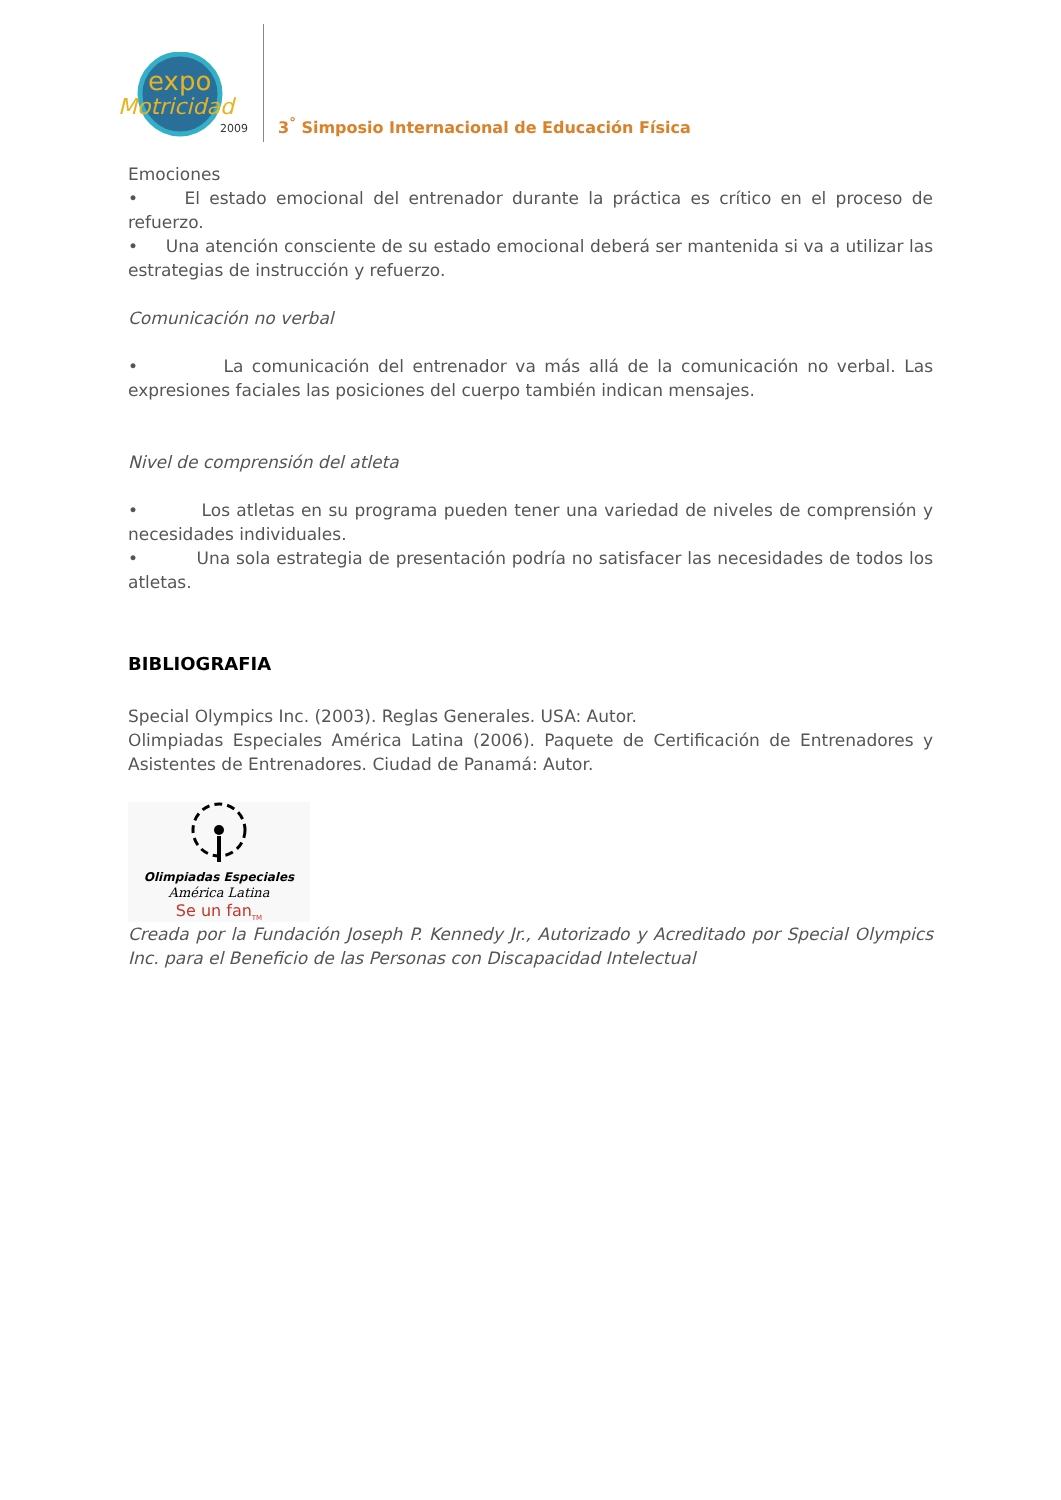expo
Motricidad
2009
3<sup>°</sup> Simposio Internacional de Educación Física
Emociones
• El estado emocional del entrenador durante la práctica es crítico en el proceso de refuerzo.
• Una atención consciente de su estado emocional deberá ser mantenida si va a utilizar las estrategias de instrucción y refuerzo.
Comunicación no verbal
• La comunicación del entrenador va más allá de la comunicación no verbal. Las expresiones faciales las posiciones del cuerpo también indican mensajes.
Nivel de comprensión del atleta
• Los atletas en su programa pueden tener una variedad de niveles de comprensión y necesidades individuales.
• Una sola estrategia de presentación podría no satisfacer las necesidades de todos los atletas.
BIBLIOGRAFIA
Special Olympics Inc. (2003). Reglas Generales. USA: Autor.
Olimpiadas Especiales América Latina (2006). Paquete de Certificación de Entrenadores y Asistentes de Entrenadores. Ciudad de Panamá: Autor.
Olimpiadas Especiales
América Latina
Se un fan<sub>TM</sub>
Creada por la Fundación Joseph P. Kennedy Jr., Autorizado y Acreditado por Special Olympics Inc. para el Beneficio de las Personas con Discapacidad Intelectual